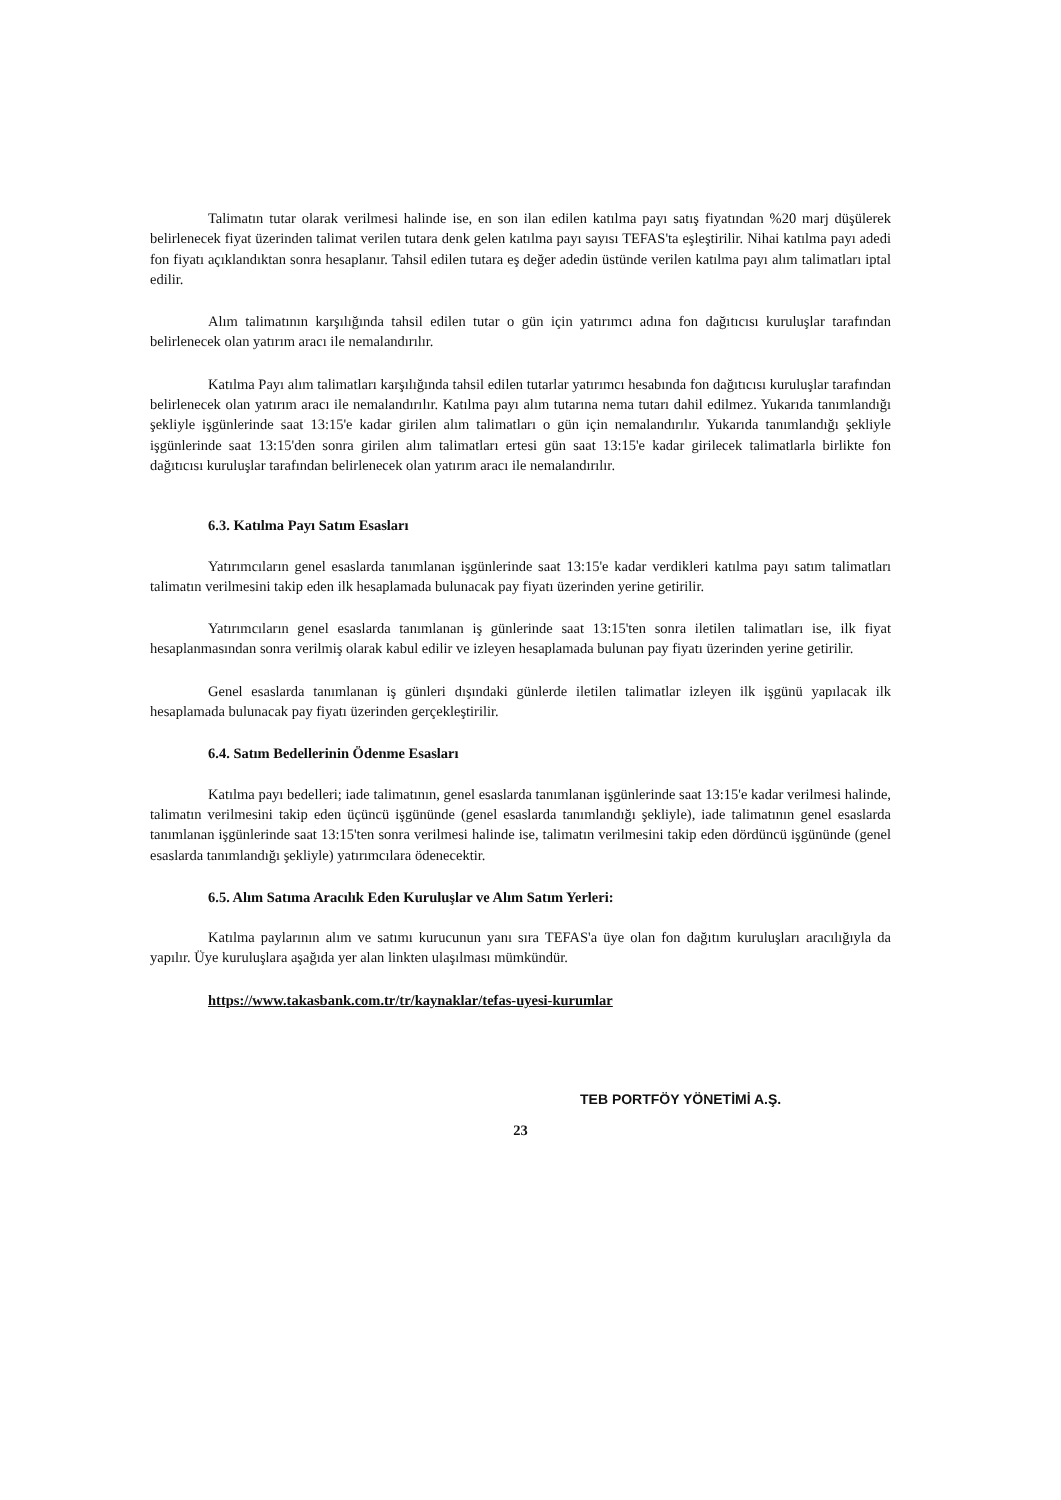Talimatın tutar olarak verilmesi halinde ise, en son ilan edilen katılma payı satış fiyatından %20 marj düşülerek belirlenecek fiyat üzerinden talimat verilen tutara denk gelen katılma payı sayısı TEFAS'ta eşleştirilir. Nihai katılma payı adedi fon fiyatı açıklandıktan sonra hesaplanır. Tahsil edilen tutara eş değer adedin üstünde verilen katılma payı alım talimatları iptal edilir.
Alım talimatının karşılığında tahsil edilen tutar o gün için yatırımcı adına fon dağıtıcısı kuruluşlar tarafından belirlenecek olan yatırım aracı ile nemalandırılır.
Katılma Payı alım talimatları karşılığında tahsil edilen tutarlar yatırımcı hesabında fon dağıtıcısı kuruluşlar tarafından belirlenecek olan yatırım aracı ile nemalandırılır. Katılma payı alım tutarına nema tutarı dahil edilmez. Yukarıda tanımlandığı şekliyle işgünlerinde saat 13:15'e kadar girilen alım talimatları o gün için nemalandırılır. Yukarıda tanımlandığı şekliyle işgünlerinde saat 13:15'den sonra girilen alım talimatları ertesi gün saat 13:15'e kadar girilecek talimatlarla birlikte fon dağıtıcısı kuruluşlar tarafından belirlenecek olan yatırım aracı ile nemalandırılır.
6.3. Katılma Payı Satım Esasları
Yatırımcıların genel esaslarda tanımlanan işgünlerinde saat 13:15'e kadar verdikleri katılma payı satım talimatları talimatın verilmesini takip eden ilk hesaplamada bulunacak pay fiyatı üzerinden yerine getirilir.
Yatırımcıların genel esaslarda tanımlanan iş günlerinde saat 13:15'ten sonra iletilen talimatları ise, ilk fiyat hesaplanmasından sonra verilmiş olarak kabul edilir ve izleyen hesaplamada bulunan pay fiyatı üzerinden yerine getirilir.
Genel esaslarda tanımlanan iş günleri dışındaki günlerde iletilen talimatlar izleyen ilk işgünü yapılacak ilk hesaplamada bulunacak pay fiyatı üzerinden gerçekleştirilir.
6.4. Satım Bedellerinin Ödenme Esasları
Katılma payı bedelleri; iade talimatının, genel esaslarda tanımlanan işgünlerinde saat 13:15'e kadar verilmesi halinde, talimatın verilmesini takip eden üçüncü işgününde (genel esaslarda tanımlandığı şekliyle), iade talimatının genel esaslarda tanımlanan işgünlerinde saat 13:15'ten sonra verilmesi halinde ise, talimatın verilmesini takip eden dördüncü işgününde (genel esaslarda tanımlandığı şekliyle) yatırımcılara ödenecektir.
6.5. Alım Satıma Aracılık Eden Kuruluşlar ve Alım Satım Yerleri:
Katılma paylarının alım ve satımı kurucunun yanı sıra TEFAS'a üye olan fon dağıtım kuruluşları aracılığıyla da yapılır. Üye kuruluşlara aşağıda yer alan linkten ulaşılması mümkündür.
https://www.takasbank.com.tr/tr/kaynaklar/tefas-uyesi-kurumlar
TEB PORTFÖY YÖNETİMİ A.Ş.
23